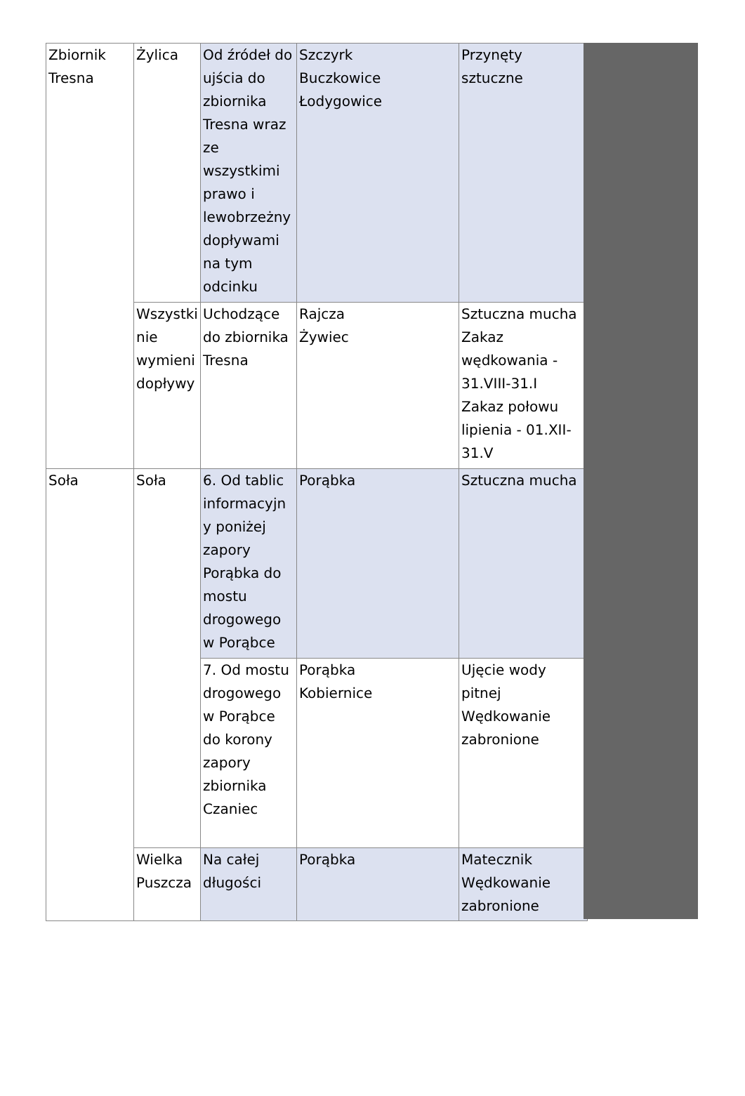| Zbiornik Tresna | Żylica | Od źródeł do ujścia do zbiornika Tresna wraz ze wszystkimi prawo i lewobrzeżny dopływami na tym odcinku | Szczyrk Buczkowice Łodygowice | Przynęty sztuczne |
| | Wszystki nie wymieni dopływy | Uchodzące do zbiornika Tresna | Rajcza Żywiec | Sztuczna mucha Zakaz wędkowania - 31.VIII-31.I Zakaz połowu lipienia - 01.XII-31.V |
| Soła | Soła | 6. Od tablic informacyjny poniżej zapory Porąbka do mostu drogowego w Porąbce | Porąbka | Sztuczna mucha |
| | | 7. Od mostu drogowego w Porąbce do korony zapory zbiornika Czaniec | Porąbka Kobiernice | Ujęcie wody pitnej Wędkowanie zabronione |
| | Wielka Puszcza | Na całej długości | Porąbka | Matecznik Wędkowanie zabronione |